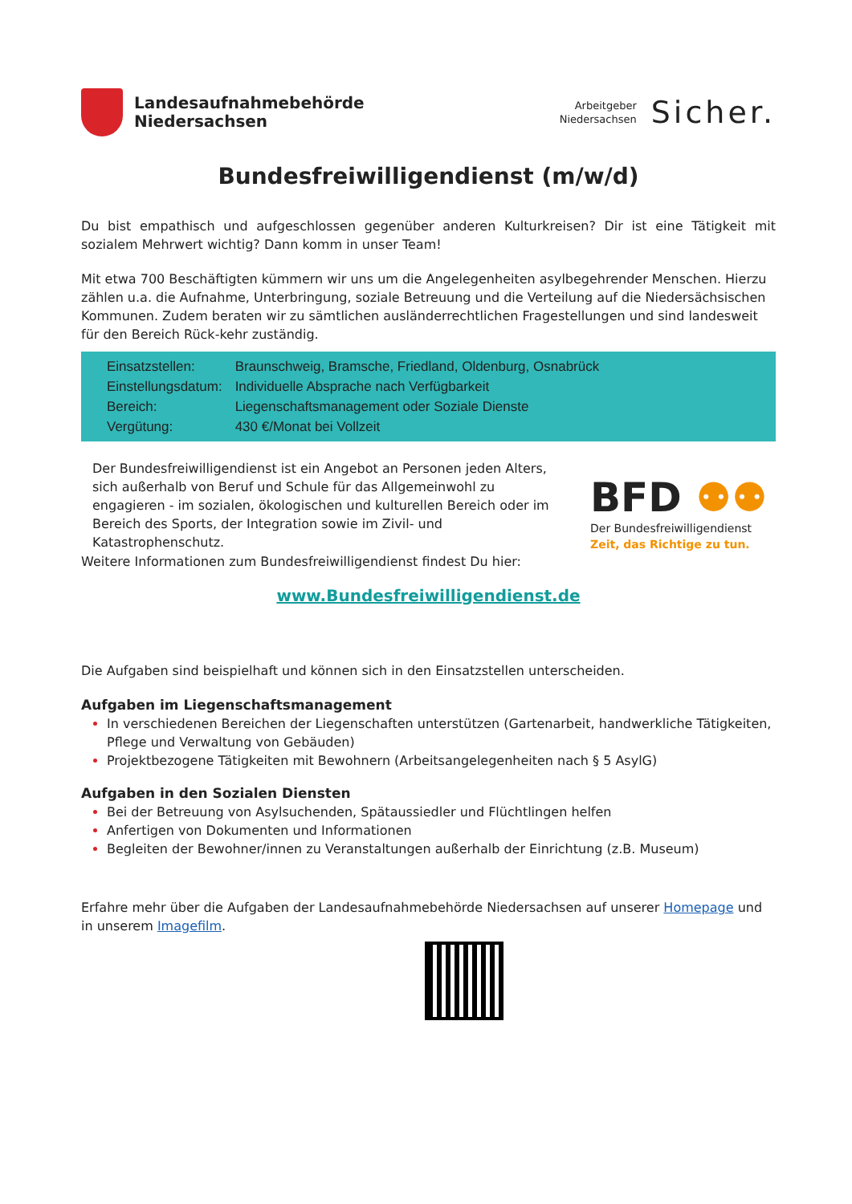Landesaufnahmebehörde
Niedersachsen
Arbeitgeber
Niedersachsen
Sicher.
Bundesfreiwilligendienst (m/w/d)
Du bist empathisch und aufgeschlossen gegenüber anderen Kulturkreisen? Dir ist eine Tätigkeit mit sozialem Mehrwert wichtig? Dann komm in unser Team!
Mit etwa 700 Beschäftigten kümmern wir uns um die Angelegenheiten asylbegehrender Menschen. Hierzu zählen u.a. die Aufnahme, Unterbringung, soziale Betreuung und die Verteilung auf die Niedersächsischen Kommunen. Zudem beraten wir zu sämtlichen ausländerrechtlichen Fragestellungen und sind landesweit für den Bereich Rück-kehr zuständig.
| Einsatzstellen: | Braunschweig, Bramsche, Friedland, Oldenburg, Osnabrück |
| Einstellungsdatum: | Individuelle Absprache nach Verfügbarkeit |
| Bereich: | Liegenschaftsmanagement oder Soziale Dienste |
| Vergütung: | 430 €/Monat bei Vollzeit |
Der Bundesfreiwilligendienst ist ein Angebot an Personen jeden Alters, sich außerhalb von Beruf und Schule für das Allgemeinwohl zu engagieren - im sozialen, ökologischen und kulturellen Bereich oder im Bereich des Sports, der Integration sowie im Zivil- und Katastrophenschutz.
BFD ⚉⚉
Der Bundesfreiwilligendienst
Zeit, das Richtige zu tun.
Weitere Informationen zum Bundesfreiwilligendienst findest Du hier:
www.Bundesfreiwilligendienst.de
Die Aufgaben sind beispielhaft und können sich in den Einsatzstellen unterscheiden.
Aufgaben im Liegenschaftsmanagement
In verschiedenen Bereichen der Liegenschaften unterstützen (Gartenarbeit, handwerkliche Tätigkeiten, Pflege und Verwaltung von Gebäuden)
Projektbezogene Tätigkeiten mit Bewohnern (Arbeitsangelegenheiten nach § 5 AsylG)
Aufgaben in den Sozialen Diensten
Bei der Betreuung von Asylsuchenden, Spätaussiedler und Flüchtlingen helfen
Anfertigen von Dokumenten und Informationen
Begleiten der Bewohner/innen zu Veranstaltungen außerhalb der Einrichtung (z.B. Museum)
Erfahre mehr über die Aufgaben der Landesaufnahmebehörde Niedersachsen auf unserer Homepage und in unserem Imagefilm.